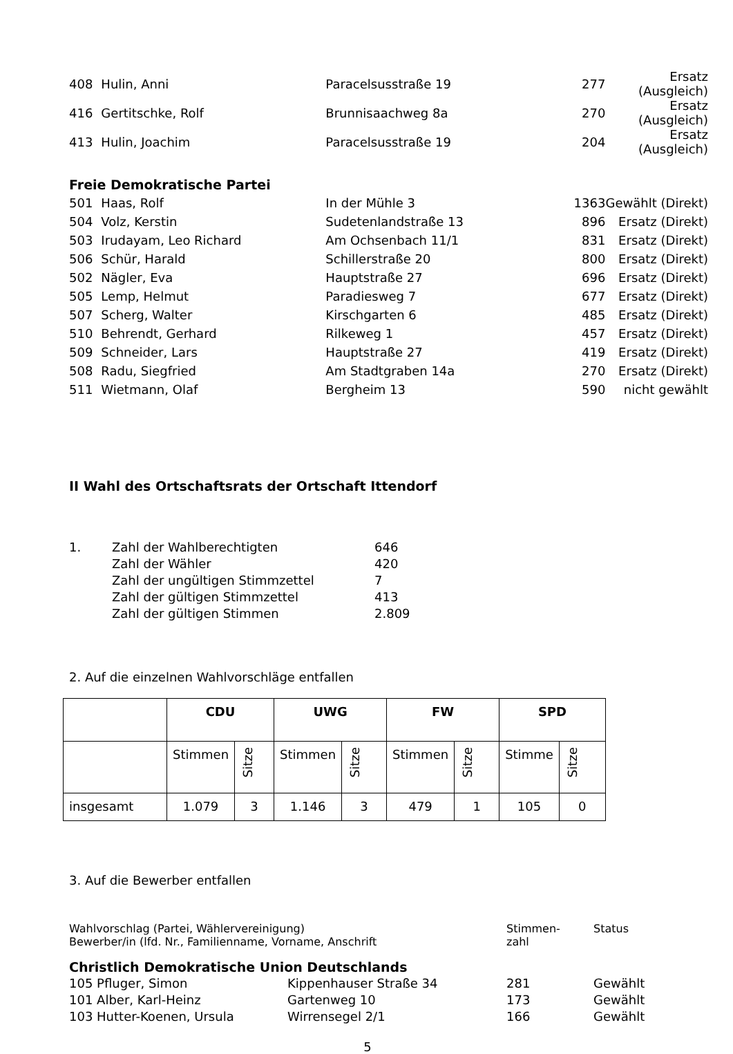| 408 | Hulin, Anni | Paracelsusstraße 19 | 277 | Ersatz (Ausgleich) |
| 416 | Gertitschke, Rolf | Brunnisaachweg 8a | 270 | Ersatz (Ausgleich) |
| 413 | Hulin, Joachim | Paracelsusstraße 19 | 204 | Ersatz (Ausgleich) |
| Freie Demokratische Partei | | | | |
| 501 | Haas, Rolf | In der Mühle 3 | 1363 | Gewählt (Direkt) |
| 504 | Volz, Kerstin | Sudetenlandstraße 13 | 896 | Ersatz (Direkt) |
| 503 | Irudayam, Leo Richard | Am Ochsenbach 11/1 | 831 | Ersatz (Direkt) |
| 506 | Schür, Harald | Schillerstraße 20 | 800 | Ersatz (Direkt) |
| 502 | Nägler, Eva | Hauptstraße 27 | 696 | Ersatz (Direkt) |
| 505 | Lemp, Helmut | Paradiesweg 7 | 677 | Ersatz (Direkt) |
| 507 | Scherg, Walter | Kirschgarten 6 | 485 | Ersatz (Direkt) |
| 510 | Behrendt, Gerhard | Rilkeweg 1 | 457 | Ersatz (Direkt) |
| 509 | Schneider, Lars | Hauptstraße 27 | 419 | Ersatz (Direkt) |
| 508 | Radu, Siegfried | Am Stadtgraben 14a | 270 | Ersatz (Direkt) |
| 511 | Wietmann, Olaf | Bergheim 13 | 590 | nicht gewählt |
II Wahl des Ortschaftsrats der Ortschaft Ittendorf
| 1. | Zahl der Wahlberechtigten | 646 |
| | Zahl der Wähler | 420 |
| | Zahl der ungültigen Stimmzettel | 7 |
| | Zahl der gültigen Stimmzettel | 413 |
| | Zahl der gültigen Stimmen | 2.809 |
2. Auf die einzelnen Wahlvorschläge entfallen
| | CDU | | UWG | | FW | | SPD | |
| | Stimmen | Sitze | Stimmen | Sitze | Stimmen | Sitze | Stimme | Sitze |
| insgesamt | 1.079 | 3 | 1.146 | 3 | 479 | 1 | 105 | 0 |
3. Auf die Bewerber entfallen
| Wahlvorschlag (Partei, Wählervereinigung) Bewerber/in (lfd. Nr., Familienname, Vorname, Anschrift | Stimmen- zahl | Status |
Christlich Demokratische Union Deutschlands
| 105 Pfluger, Simon | Kippenhauser Straße 34 | 281 | Gewählt |
| 101 Alber, Karl-Heinz | Gartenweg 10 | 173 | Gewählt |
| 103 Hutter-Koenen, Ursula | Wirrensegel 2/1 | 166 | Gewählt |
5